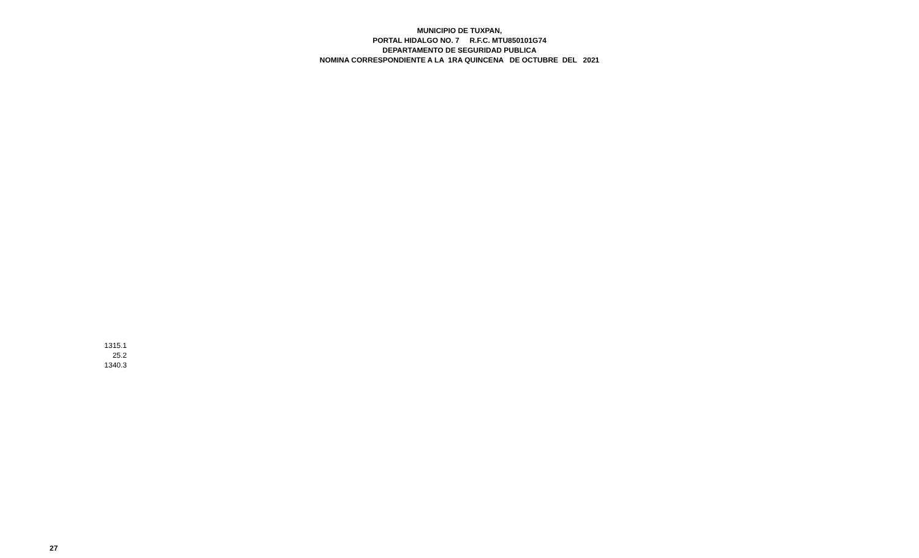MUNICIPIO DE TUXPAN,
PORTAL HIDALGO NO. 7 R.F.C. MTU850101G74
DEPARTAMENTO DE SEGURIDAD PUBLICA
NOMINA CORRESPONDIENTE A LA 1RA QUINCENA DE OCTUBRE DEL 2021
| 1315.1 |
| 25.2 |
| 1340.3 |
27